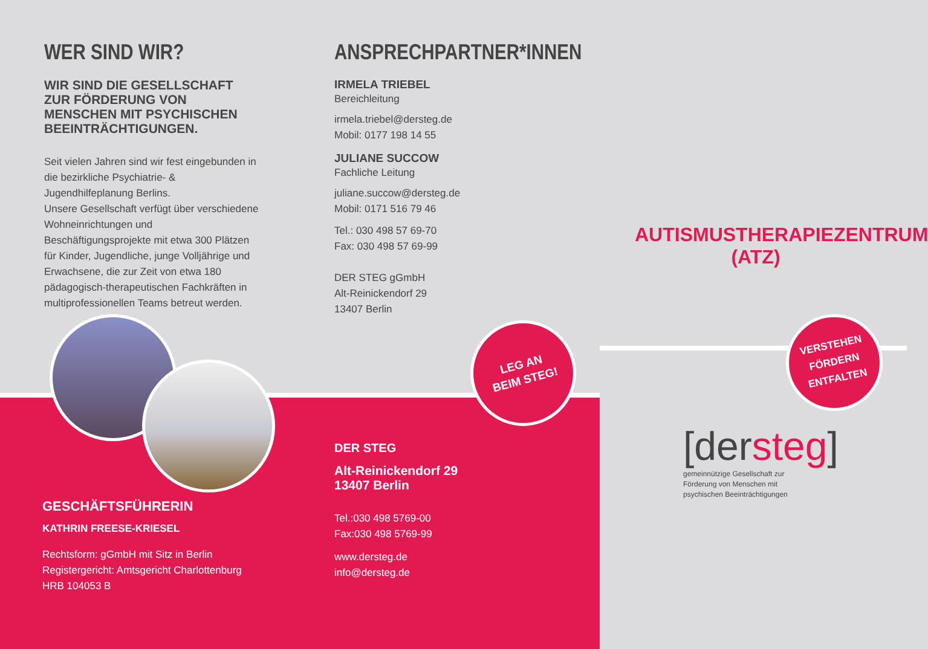WER SIND WIR?
WIR SIND DIE GESELLSCHAFT ZUR FÖRDERUNG VON MENSCHEN MIT PSYCHISCHEN BEEINTRÄCHTIGUNGEN.
Seit vielen Jahren sind wir fest eingebunden in die bezirkliche Psychiatrie- & Jugendhilfeplanung Berlins.
Unsere Gesellschaft verfügt über verschiedene Wohneinrichtungen und Beschäftigungsprojekte mit etwa 300 Plätzen für Kinder, Jugendliche, junge Volljährige und Erwachsene, die zur Zeit von etwa 180 pädagogisch-therapeutischen Fachkräften in multiprofessionellen Teams betreut werden.
GESCHÄFTSFÜHRERIN
KATHRIN FREESE-KRIESEL
Rechtsform: gGmbH mit Sitz in Berlin
Registergericht: Amtsgericht Charlottenburg
HRB 104053 B
ANSPRECHPARTNER*INNEN
IRMELA TRIEBEL
Bereichleitung
irmela.triebel@dersteg.de
Mobil: 0177 198 14 55
JULIANE SUCCOW
Fachliche Leitung
juliane.succow@dersteg.de
Mobil: 0171 516 79 46
Tel.: 030 498 57 69-70
Fax: 030 498 57 69-99
DER STEG gGmbH
Alt-Reinickendorf 29
13407 Berlin
LEG AN
BEIM STEG!
DER STEG
Alt-Reinickendorf 29
13407 Berlin
Tel.:030 498 5769-00
Fax:030 498 5769-99
www.dersteg.de
info@dersteg.de
AUTISMUSTHERAPIEZENTRUM
(ATZ)
VERSTEHEN
FÖRDERN
ENTFALTEN
[dersteg]
gemeinnützige Gesellschaft zur Förderung von Menschen mit psychischen Beeinträchtigungen